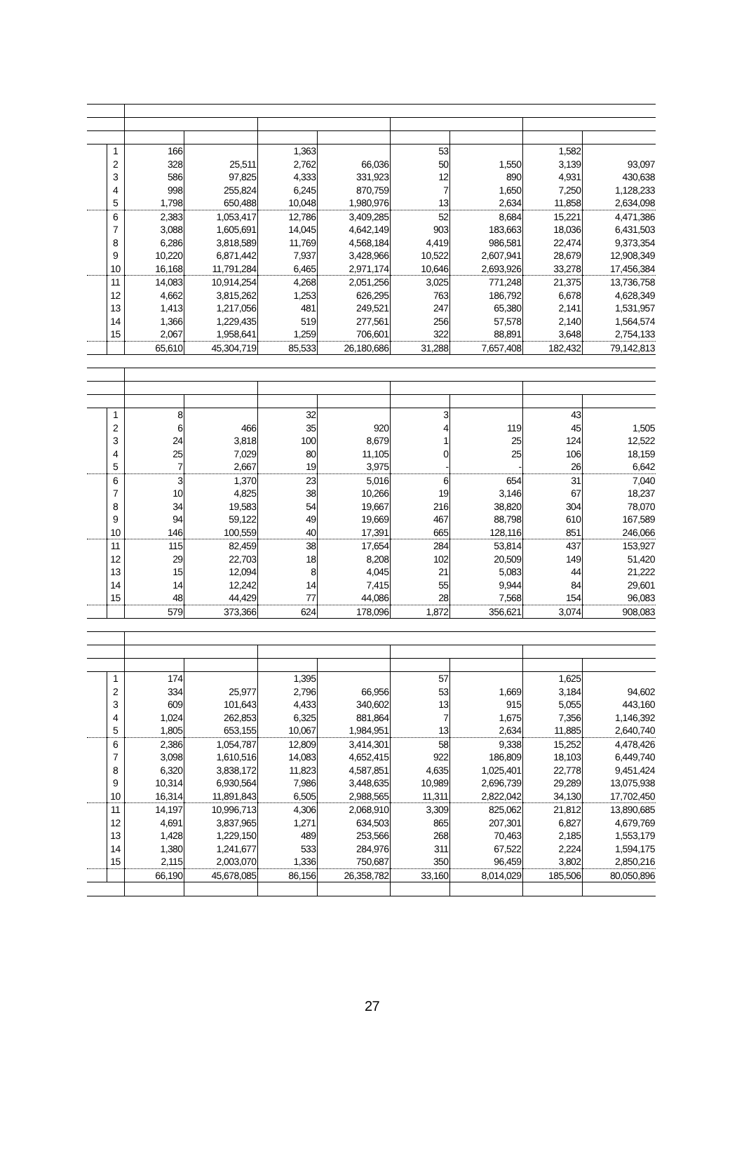| | 1 | 166 | | 1,363 | | 53 | | 1,582 | |
| | 2 | 328 | 25,511 | 2,762 | 66,036 | 50 | 1,550 | 3,139 | 93,097 |
| | 3 | 586 | 97,825 | 4,333 | 331,923 | 12 | 890 | 4,931 | 430,638 |
| | 4 | 998 | 255,824 | 6,245 | 870,759 | 7 | 1,650 | 7,250 | 1,128,233 |
| | 5 | 1,798 | 650,488 | 10,048 | 1,980,976 | 13 | 2,634 | 11,858 | 2,634,098 |
| | 6 | 2,383 | 1,053,417 | 12,786 | 3,409,285 | 52 | 8,684 | 15,221 | 4,471,386 |
| | 7 | 3,088 | 1,605,691 | 14,045 | 4,642,149 | 903 | 183,663 | 18,036 | 6,431,503 |
| | 8 | 6,286 | 3,818,589 | 11,769 | 4,568,184 | 4,419 | 986,581 | 22,474 | 9,373,354 |
| | 9 | 10,220 | 6,871,442 | 7,937 | 3,428,966 | 10,522 | 2,607,941 | 28,679 | 12,908,349 |
| | 10 | 16,168 | 11,791,284 | 6,465 | 2,971,174 | 10,646 | 2,693,926 | 33,278 | 17,456,384 |
| | 11 | 14,083 | 10,914,254 | 4,268 | 2,051,256 | 3,025 | 771,248 | 21,375 | 13,736,758 |
| | 12 | 4,662 | 3,815,262 | 1,253 | 626,295 | 763 | 186,792 | 6,678 | 4,628,349 |
| | 13 | 1,413 | 1,217,056 | 481 | 249,521 | 247 | 65,380 | 2,141 | 1,531,957 |
| | 14 | 1,366 | 1,229,435 | 519 | 277,561 | 256 | 57,578 | 2,140 | 1,564,574 |
| | 15 | 2,067 | 1,958,641 | 1,259 | 706,601 | 322 | 88,891 | 3,648 | 2,754,133 |
| | | 65,610 | 45,304,719 | 85,533 | 26,180,686 | 31,288 | 7,657,408 | 182,432 | 79,142,813 |
| | 1 | 8 | | 32 | | 3 | | 43 | |
| | 2 | 6 | 466 | 35 | 920 | 4 | 119 | 45 | 1,505 |
| | 3 | 24 | 3,818 | 100 | 8,679 | 1 | 25 | 124 | 12,522 |
| | 4 | 25 | 7,029 | 80 | 11,105 | 0 | 25 | 106 | 18,159 |
| | 5 | 7 | 2,667 | 19 | 3,975 | - | - | 26 | 6,642 |
| | 6 | 3 | 1,370 | 23 | 5,016 | 6 | 654 | 31 | 7,040 |
| | 7 | 10 | 4,825 | 38 | 10,266 | 19 | 3,146 | 67 | 18,237 |
| | 8 | 34 | 19,583 | 54 | 19,667 | 216 | 38,820 | 304 | 78,070 |
| | 9 | 94 | 59,122 | 49 | 19,669 | 467 | 88,798 | 610 | 167,589 |
| | 10 | 146 | 100,559 | 40 | 17,391 | 665 | 128,116 | 851 | 246,066 |
| | 11 | 115 | 82,459 | 38 | 17,654 | 284 | 53,814 | 437 | 153,927 |
| | 12 | 29 | 22,703 | 18 | 8,208 | 102 | 20,509 | 149 | 51,420 |
| | 13 | 15 | 12,094 | 8 | 4,045 | 21 | 5,083 | 44 | 21,222 |
| | 14 | 14 | 12,242 | 14 | 7,415 | 55 | 9,944 | 84 | 29,601 |
| | 15 | 48 | 44,429 | 77 | 44,086 | 28 | 7,568 | 154 | 96,083 |
| | | 579 | 373,366 | 624 | 178,096 | 1,872 | 356,621 | 3,074 | 908,083 |
| | 1 | 174 | | 1,395 | | 57 | | 1,625 | |
| | 2 | 334 | 25,977 | 2,796 | 66,956 | 53 | 1,669 | 3,184 | 94,602 |
| | 3 | 609 | 101,643 | 4,433 | 340,602 | 13 | 915 | 5,055 | 443,160 |
| | 4 | 1,024 | 262,853 | 6,325 | 881,864 | 7 | 1,675 | 7,356 | 1,146,392 |
| | 5 | 1,805 | 653,155 | 10,067 | 1,984,951 | 13 | 2,634 | 11,885 | 2,640,740 |
| | 6 | 2,386 | 1,054,787 | 12,809 | 3,414,301 | 58 | 9,338 | 15,252 | 4,478,426 |
| | 7 | 3,098 | 1,610,516 | 14,083 | 4,652,415 | 922 | 186,809 | 18,103 | 6,449,740 |
| | 8 | 6,320 | 3,838,172 | 11,823 | 4,587,851 | 4,635 | 1,025,401 | 22,778 | 9,451,424 |
| | 9 | 10,314 | 6,930,564 | 7,986 | 3,448,635 | 10,989 | 2,696,739 | 29,289 | 13,075,938 |
| | 10 | 16,314 | 11,891,843 | 6,505 | 2,988,565 | 11,311 | 2,822,042 | 34,130 | 17,702,450 |
| | 11 | 14,197 | 10,996,713 | 4,306 | 2,068,910 | 3,309 | 825,062 | 21,812 | 13,890,685 |
| | 12 | 4,691 | 3,837,965 | 1,271 | 634,503 | 865 | 207,301 | 6,827 | 4,679,769 |
| | 13 | 1,428 | 1,229,150 | 489 | 253,566 | 268 | 70,463 | 2,185 | 1,553,179 |
| | 14 | 1,380 | 1,241,677 | 533 | 284,976 | 311 | 67,522 | 2,224 | 1,594,175 |
| | 15 | 2,115 | 2,003,070 | 1,336 | 750,687 | 350 | 96,459 | 3,802 | 2,850,216 |
| | | 66,190 | 45,678,085 | 86,156 | 26,358,782 | 33,160 | 8,014,029 | 185,506 | 80,050,896 |
27